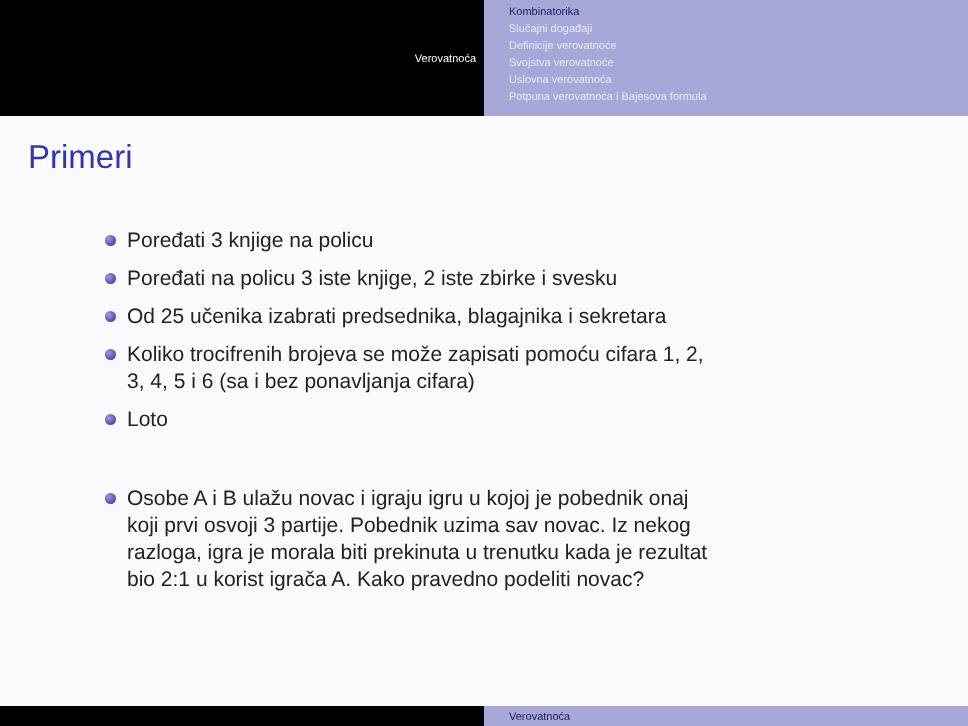Verovatnoća
Kombinatorika
Slučajni događaji
Definicije verovatnoće
Svojstva verovatnoće
Uslovna verovatnoća
Potpuna verovatnoća i Bajesova formula
Primeri
Poređati 3 knjige na policu
Poređati na policu 3 iste knjige, 2 iste zbirke i svesku
Od 25 učenika izabrati predsednika, blagajnika i sekretara
Koliko trocifrenih brojeva se može zapisati pomoću cifara 1, 2, 3, 4, 5 i 6 (sa i bez ponavljanja cifara)
Loto
Osobe A i B ulažu novac i igraju igru u kojoj je pobednik onaj koji prvi osvoji 3 partije. Pobednik uzima sav novac. Iz nekog razloga, igra je morala biti prekinuta u trenutku kada je rezultat bio 2:1 u korist igrača A. Kako pravedno podeliti novac?
Verovatnoća